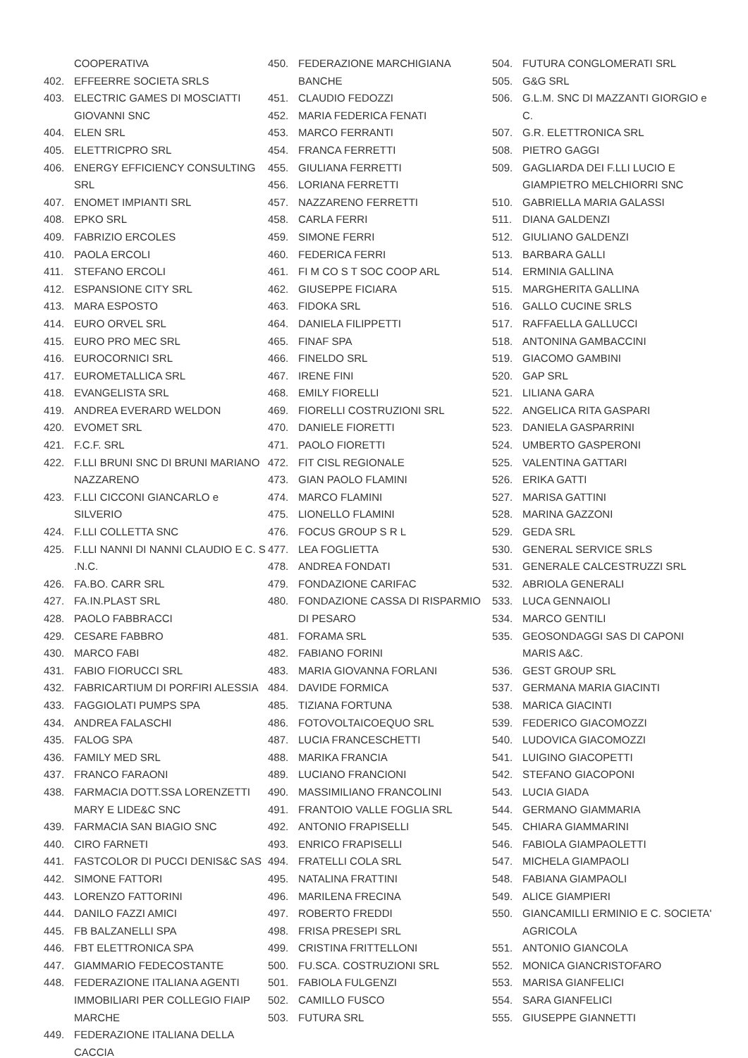COOPERATIVA
402. EFFEERRE SOCIETA SRLS
403. ELECTRIC GAMES DI MOSCIATTI GIOVANNI SNC
404. ELEN SRL
405. ELETTRICPRO SRL
406. ENERGY EFFICIENCY CONSULTING SRL
407. ENOMET IMPIANTI SRL
408. EPKO SRL
409. FABRIZIO ERCOLES
410. PAOLA ERCOLI
411. STEFANO ERCOLI
412. ESPANSIONE CITY SRL
413. MARA ESPOSTO
414. EURO ORVEL SRL
415. EURO PRO MEC SRL
416. EUROCORNICI SRL
417. EUROMETALLICA SRL
418. EVANGELISTA SRL
419. ANDREA EVERARD WELDON
420. EVOMET SRL
421. F.C.F. SRL
422. F.LLI BRUNI SNC DI BRUNI MARIANO NAZZARENO
423. F.LLI CICCONI GIANCARLO e SILVERIO
424. F.LLI COLLETTA SNC
425. F.LLI NANNI DI NANNI CLAUDIO E C. S .N.C.
426. FA.BO. CARR SRL
427. FA.IN.PLAST SRL
428. PAOLO FABBRACCI
429. CESARE FABBRO
430. MARCO FABI
431. FABIO FIORUCCI SRL
432. FABRICARTIUM DI PORFIRI ALESSIA
433. FAGGIOLATI PUMPS SPA
434. ANDREA FALASCHI
435. FALOG SPA
436. FAMILY MED SRL
437. FRANCO FARAONI
438. FARMACIA DOTT.SSA LORENZETTI MARY E LIDE&C SNC
439. FARMACIA SAN BIAGIO SNC
440. CIRO FARNETI
441. FASTCOLOR DI PUCCI DENIS&C SAS
442. SIMONE FATTORI
443. LORENZO FATTORINI
444. DANILO FAZZI AMICI
445. FB BALZANELLI SPA
446. FBT ELETTRONICA SPA
447. GIAMMARIO FEDECOSTANTE
448. FEDERAZIONE ITALIANA AGENTI IMMOBILIARI PER COLLEGIO FIAIP MARCHE
449. FEDERAZIONE ITALIANA DELLA CACCIA
450. FEDERAZIONE MARCHIGIANA BANCHE
451. CLAUDIO FEDOZZI
452. MARIA FEDERICA FENATI
453. MARCO FERRANTI
454. FRANCA FERRETTI
455. GIULIANA FERRETTI
456. LORIANA FERRETTI
457. NAZZARENO FERRETTI
458. CARLA FERRI
459. SIMONE FERRI
460. FEDERICA FERRI
461. FI M CO S T SOC COOP ARL
462. GIUSEPPE FICIARA
463. FIDOKA SRL
464. DANIELA FILIPPETTI
465. FINAF SPA
466. FINELDO SRL
467. IRENE FINI
468. EMILY FIORELLI
469. FIORELLI COSTRUZIONI SRL
470. DANIELE FIORETTI
471. PAOLO FIORETTI
472. FIT CISL REGIONALE
473. GIAN PAOLO FLAMINI
474. MARCO FLAMINI
475. LIONELLO FLAMINI
476. FOCUS GROUP S R L
477. LEA FOGLIETTA
478. ANDREA FONDATI
479. FONDAZIONE CARIFAC
480. FONDAZIONE CASSA DI RISPARMIO DI PESARO
481. FORAMA SRL
482. FABIANO FORINI
483. MARIA GIOVANNA FORLANI
484. DAVIDE FORMICA
485. TIZIANA FORTUNA
486. FOTOVOLTAICOEQUO SRL
487. LUCIA FRANCESCHETTI
488. MARIKA FRANCIA
489. LUCIANO FRANCIONI
490. MASSIMILIANO FRANCOLINI
491. FRANTOIO VALLE FOGLIA SRL
492. ANTONIO FRAPISELLI
493. ENRICO FRAPISELLI
494. FRATELLI COLA SRL
495. NATALINA FRATTINI
496. MARILENA FRECINA
497. ROBERTO FREDDI
498. FRISA PRESEPI SRL
499. CRISTINA FRITTELLONI
500. FU.SCA. COSTRUZIONI SRL
501. FABIOLA FULGENZI
502. CAMILLO FUSCO
503. FUTURA SRL
504. FUTURA CONGLOMERATI SRL
505. G&G SRL
506. G.L.M. SNC DI MAZZANTI GIORGIO e C.
507. G.R. ELETTRONICA SRL
508. PIETRO GAGGI
509. GAGLIARDA DEI F.LLI LUCIO E GIAMPIETRO MELCHIORRI SNC
510. GABRIELLA MARIA GALASSI
511. DIANA GALDENZI
512. GIULIANO GALDENZI
513. BARBARA GALLI
514. ERMINIA GALLINA
515. MARGHERITA GALLINA
516. GALLO CUCINE SRLS
517. RAFFAELLA GALLUCCI
518. ANTONINA GAMBACCINI
519. GIACOMO GAMBINI
520. GAP SRL
521. LILIANA GARA
522. ANGELICA RITA GASPARI
523. DANIELA GASPARRINI
524. UMBERTO GASPERONI
525. VALENTINA GATTARI
526. ERIKA GATTI
527. MARISA GATTINI
528. MARINA GAZZONI
529. GEDA SRL
530. GENERAL SERVICE SRLS
531. GENERALE CALCESTRUZZI SRL
532. ABRIOLA GENERALI
533. LUCA GENNAIOLI
534. MARCO GENTILI
535. GEOSONDAGGI SAS DI CAPONI MARIS A&C.
536. GEST GROUP SRL
537. GERMANA MARIA GIACINTI
538. MARICA GIACINTI
539. FEDERICO GIACOMOZZI
540. LUDOVICA GIACOMOZZI
541. LUIGINO GIACOPETTI
542. STEFANO GIACOPONI
543. LUCIA GIADA
544. GERMANO GIAMMARIA
545. CHIARA GIAMMARINI
546. FABIOLA GIAMPAOLETTI
547. MICHELA GIAMPAOLI
548. FABIANA GIAMPAOLI
549. ALICE GIAMPIERI
550. GIANCAMILLI ERMINIO E C. SOCIETA' AGRICOLA
551. ANTONIO GIANCOLA
552. MONICA GIANCRISTOFARO
553. MARISA GIANFELICI
554. SARA GIANFELICI
555. GIUSEPPE GIANNETTI